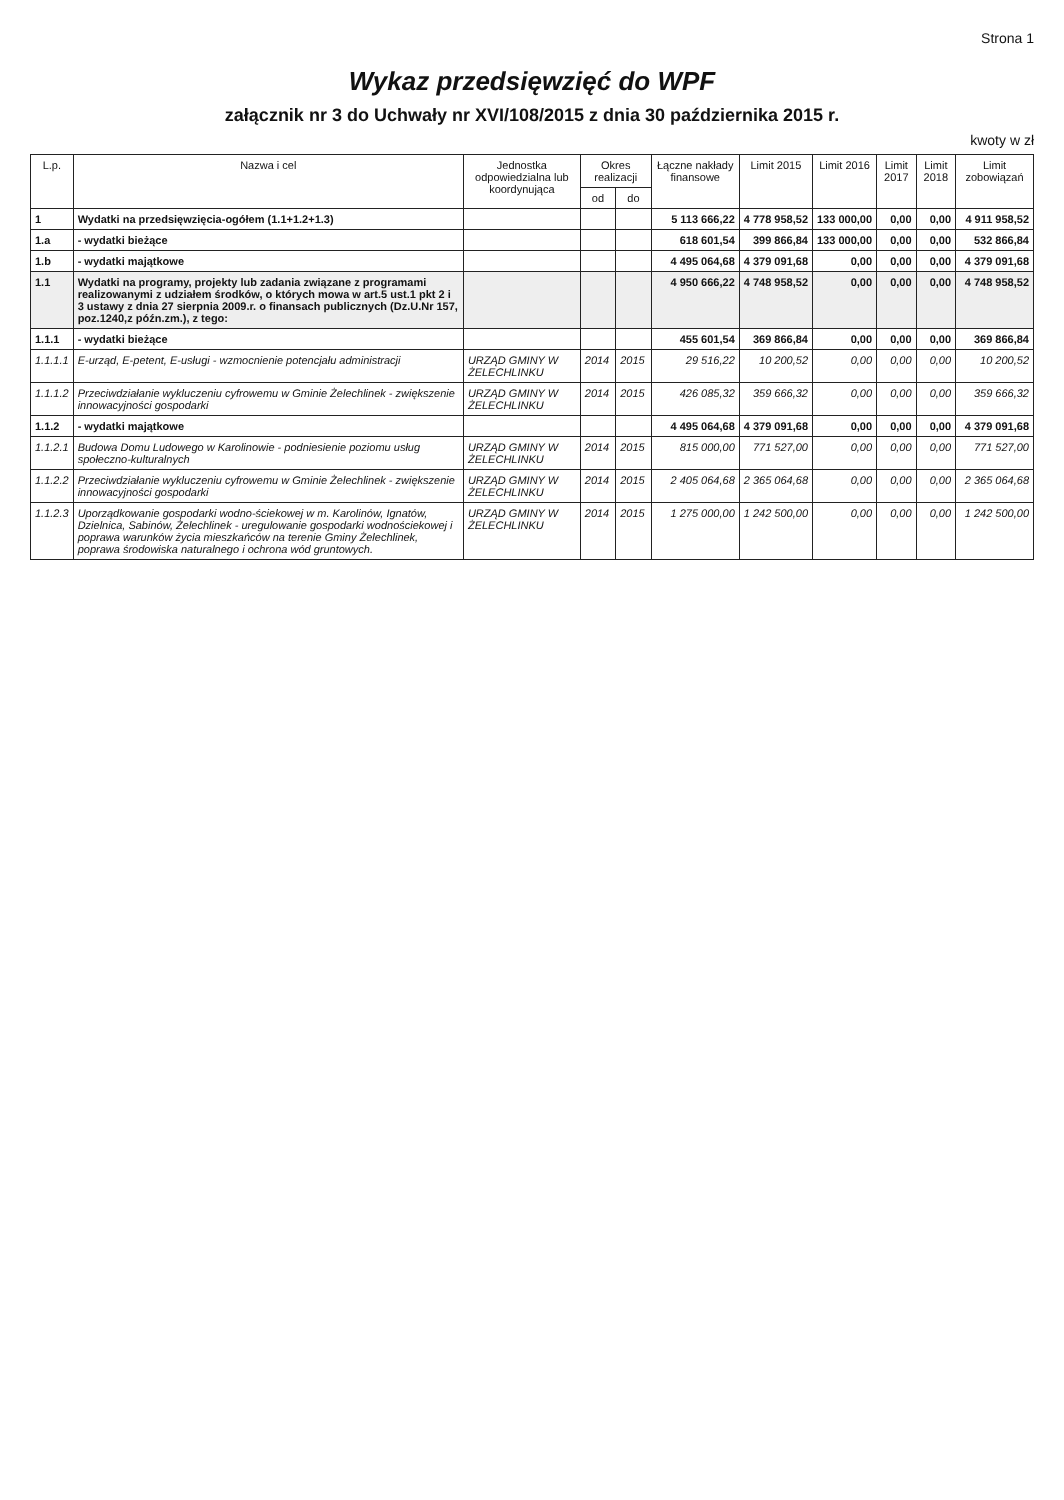Strona 1
Wykaz przedsięwzięć do WPF
załącznik nr 3 do Uchwały nr XVI/108/2015 z dnia 30 października 2015 r.
kwoty w zł
| L.p. | Nazwa i cel | Jednostka odpowiedzialna lub koordynująca | Okres realizacji | | Łączne nakłady finansowe | Limit 2015 | Limit 2016 | Limit 2017 | Limit 2018 | Limit zobowiązań |
| --- | --- | --- | --- | --- | --- | --- | --- | --- | --- | --- |
| | | | od | do | | | | | | |
| 1 | Wydatki na przedsięwzięcia-ogółem (1.1+1.2+1.3) | | | | 5 113 666,22 | 4 778 958,52 | 133 000,00 | 0,00 | 0,00 | 4 911 958,52 |
| 1.a | - wydatki bieżące | | | | 618 601,54 | 399 866,84 | 133 000,00 | 0,00 | 0,00 | 532 866,84 |
| 1.b | - wydatki majątkowe | | | | 4 495 064,68 | 4 379 091,68 | 0,00 | 0,00 | 0,00 | 4 379 091,68 |
| 1.1 | Wydatki na programy, projekty lub zadania związane z programami realizowanymi z udziałem środków, o których mowa w art.5 ust.1 pkt 2 i 3 ustawy z dnia 27 sierpnia 2009.r. o finansach publicznych (Dz.U.Nr 157, poz.1240,z późn.zm.), z tego: | | | | 4 950 666,22 | 4 748 958,52 | 0,00 | 0,00 | 0,00 | 4 748 958,52 |
| 1.1.1 | - wydatki bieżące | | | | 455 601,54 | 369 866,84 | 0,00 | 0,00 | 0,00 | 369 866,84 |
| 1.1.1.1 | E-urząd, E-petent, E-usługi - wzmocnienie potencjału administracji | URZĄD GMINY W ŻELECHLINKU | 2014 | 2015 | 29 516,22 | 10 200,52 | 0,00 | 0,00 | 0,00 | 10 200,52 |
| 1.1.1.2 | Przeciwdziałanie wykluczeniu cyfrowemu w Gminie Żelechlinek - zwiększenie innowacyjności gospodarki | URZĄD GMINY W ŻELECHLINKU | 2014 | 2015 | 426 085,32 | 359 666,32 | 0,00 | 0,00 | 0,00 | 359 666,32 |
| 1.1.2 | - wydatki majątkowe | | | | 4 495 064,68 | 4 379 091,68 | 0,00 | 0,00 | 0,00 | 4 379 091,68 |
| 1.1.2.1 | Budowa Domu Ludowego w Karolinowie - podniesienie poziomu usług społeczno-kulturalnych | URZĄD GMINY W ŻELECHLINKU | 2014 | 2015 | 815 000,00 | 771 527,00 | 0,00 | 0,00 | 0,00 | 771 527,00 |
| 1.1.2.2 | Przeciwdziałanie wykluczeniu cyfrowemu w Gminie Żelechlinek - zwiększenie innowacyjności gospodarki | URZĄD GMINY W ŻELECHLINKU | 2014 | 2015 | 2 405 064,68 | 2 365 064,68 | 0,00 | 0,00 | 0,00 | 2 365 064,68 |
| 1.1.2.3 | Uporządkowanie gospodarki wodno-ściekowej w m. Karolinów, Ignatów, Dzielnica, Sabinów, Żelechlinek - uregulowanie gospodarki wodnościekowej i poprawa warunków życia mieszkańców na terenie Gminy Żelechlinek, poprawa środowiska naturalnego i ochrona wód gruntowych. | URZĄD GMINY W ŻELECHLINKU | 2014 | 2015 | 1 275 000,00 | 1 242 500,00 | 0,00 | 0,00 | 0,00 | 1 242 500,00 |